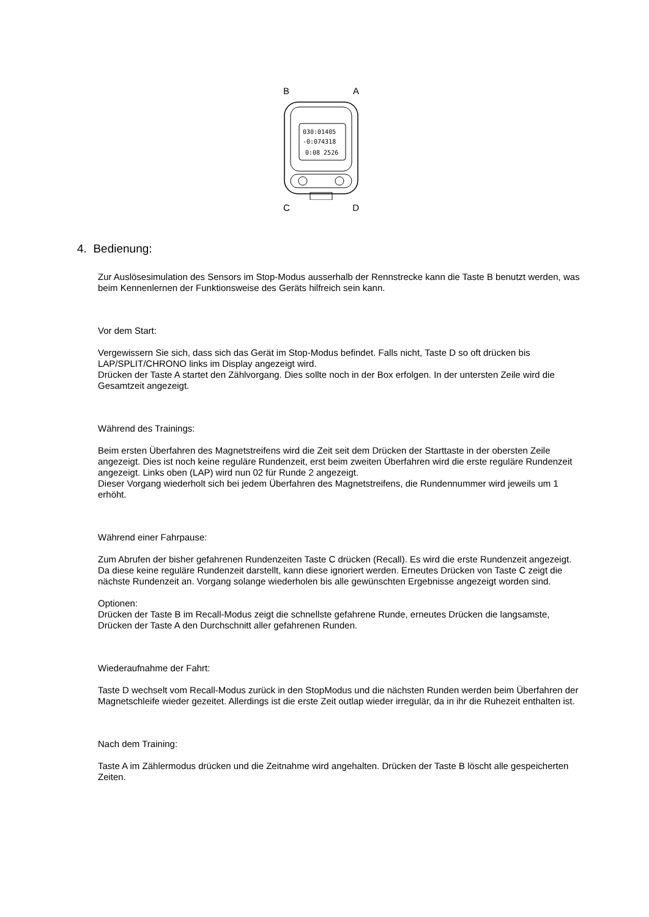B A
030:01405
-0:074318
0:08 2526
C D
4. Bedienung:
Zur Auslösesimulation des Sensors im Stop-Modus ausserhalb der Rennstrecke kann die Taste B benutzt werden, was beim Kennenlernen der Funktionsweise des Geräts hilfreich sein kann.
Vor dem Start:
Vergewissern Sie sich, dass sich das Gerät im Stop-Modus befindet. Falls nicht, Taste D so oft drücken bis LAP/SPLIT/CHRONO links im Display angezeigt wird.
Drücken der Taste A startet den Zählvorgang. Dies sollte noch in der Box erfolgen. In der untersten Zeile wird die Gesamtzeit angezeigt.
Während des Trainings:
Beim ersten Überfahren des Magnetstreifens wird die Zeit seit dem Drücken der Starttaste in der obersten Zeile angezeigt. Dies ist noch keine reguläre Rundenzeit, erst beim zweiten Überfahren wird die erste reguläre Rundenzeit angezeigt. Links oben (LAP) wird nun 02 für Runde 2 angezeigt.
Dieser Vorgang wiederholt sich bei jedem Überfahren des Magnetstreifens, die Rundennummer wird jeweils um 1 erhöht.
Während einer Fahrpause:
Zum Abrufen der bisher gefahrenen Rundenzeiten Taste C drücken (Recall). Es wird die erste Rundenzeit angezeigt. Da diese keine reguläre Rundenzeit darstellt, kann diese ignoriert werden. Erneutes Drücken von Taste C zeigt die nächste Rundenzeit an. Vorgang solange wiederholen bis alle gewünschten Ergebnisse angezeigt worden sind.
Optionen:
Drücken der Taste B im Recall-Modus zeigt die schnellste gefahrene Runde, erneutes Drücken die langsamste, Drücken der Taste A den Durchschnitt aller gefahrenen Runden.
Wiederaufnahme der Fahrt:
Taste D wechselt vom Recall-Modus zurück in den StopModus und die nächsten Runden werden beim Überfahren der Magnetschleife wieder gezeitet. Allerdings ist die erste Zeit outlap wieder irregulär, da in ihr die Ruhezeit enthalten ist.
Nach dem Training:
Taste A im Zählermodus drücken und die Zeitnahme wird angehalten. Drücken der Taste B löscht alle gespeicherten Zeiten.